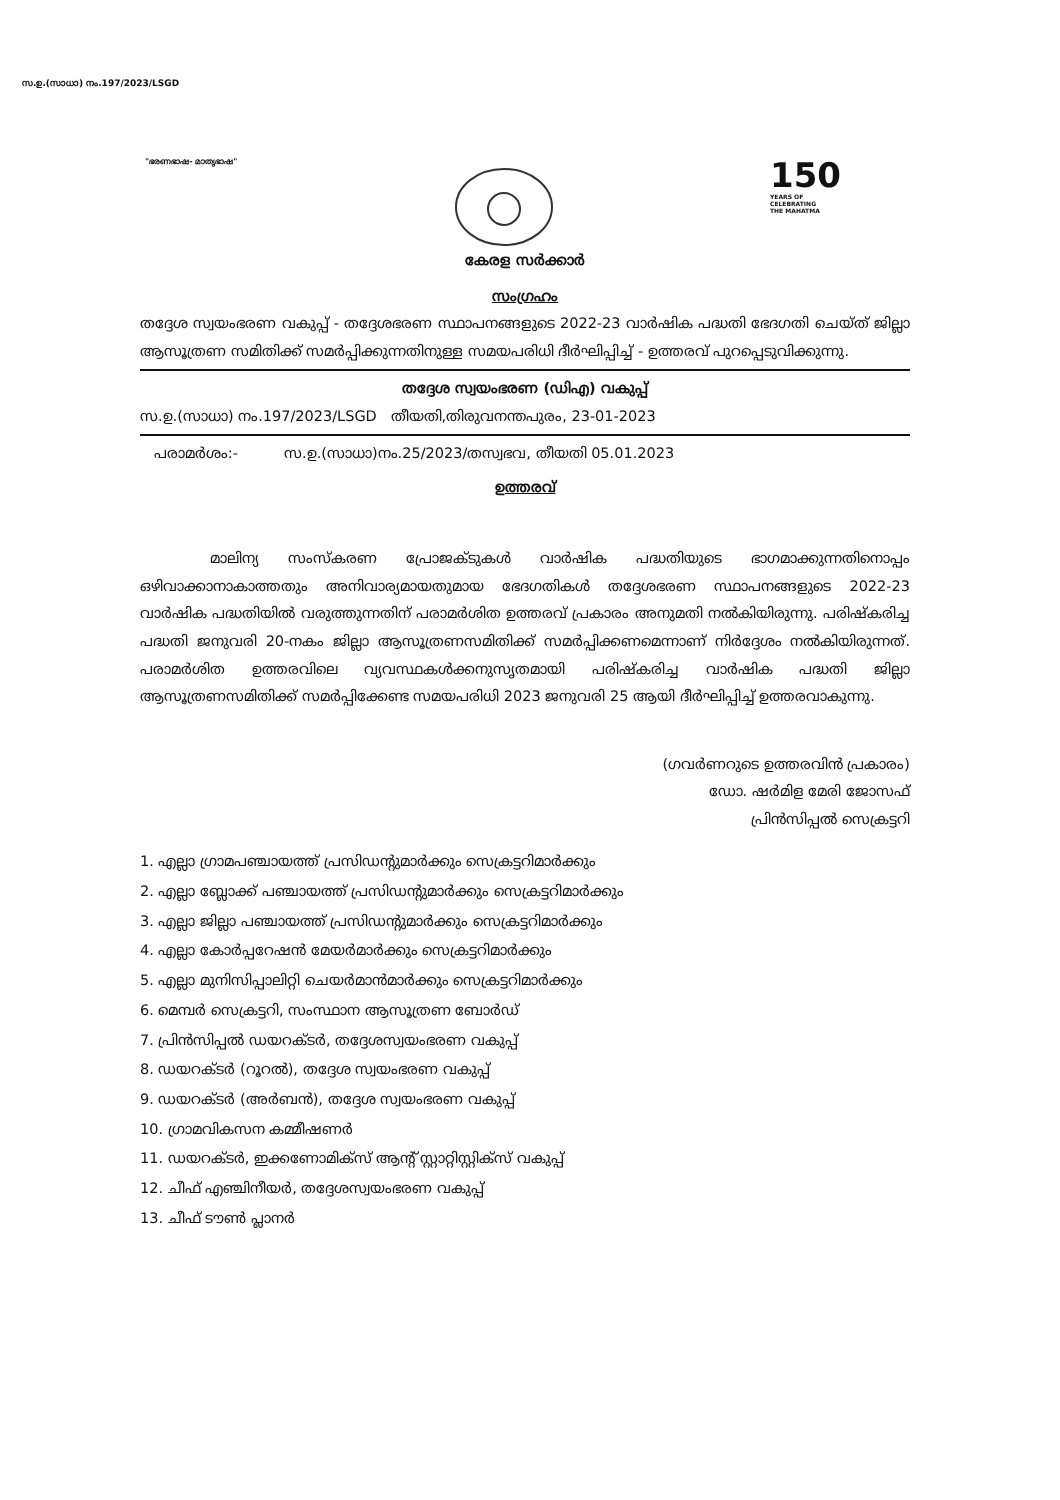സ.ഉ.(സാധാ) നം.197/2023/LSGD
"ഭരണഭാഷ- മാതൃഭാഷ"
150
YEARS OF
CELEBRATING
THE MAHATMA
കേരള സർക്കാർ
സംഗ്രഹം
തദ്ദേശ സ്വയംഭരണ വകുപ്പ് - തദ്ദേശഭരണ സ്ഥാപനങ്ങളുടെ 2022-23 വാർഷിക പദ്ധതി ഭേദഗതി ചെയ്ത് ജില്ലാ ആസൂത്രണ സമിതിക്ക് സമർപ്പിക്കുന്നതിനുള്ള സമയപരിധി ദീർഘിപ്പിച്ച് - ഉത്തരവ് പുറപ്പെടുവിക്കുന്നു.
തദ്ദേശ സ്വയംഭരണ (ഡിഎ) വകുപ്പ്
സ.ഉ.(സാധാ) നം.197/2023/LSGD തീയതി,തിരുവനന്തപുരം, 23-01-2023
പരാമർശം:- സ.ഉ.(സാധാ)നം.25/2023/തസ്വഭവ, തീയതി 05.01.2023
ഉത്തരവ്
മാലിന്യ സംസ്കരണ പ്രോജക്ടുകൾ വാർഷിക പദ്ധതിയുടെ ഭാഗമാക്കുന്നതിനൊപ്പം ഒഴിവാക്കാനാകാത്തതും അനിവാര്യമായതുമായ ഭേദഗതികൾ തദ്ദേശഭരണ സ്ഥാപനങ്ങളുടെ 2022-23 വാർഷിക പദ്ധതിയിൽ വരുത്തുന്നതിന് പരാമർശിത ഉത്തരവ് പ്രകാരം അനുമതി നൽകിയിരുന്നു. പരിഷ്കരിച്ച പദ്ധതി ജനുവരി 20-നകം ജില്ലാ ആസൂത്രണസമിതിക്ക് സമർപ്പിക്കണമെന്നാണ് നിർദ്ദേശം നൽകിയിരുന്നത്. പരാമർശിത ഉത്തരവിലെ വ്യവസ്ഥകൾക്കനുസൃതമായി പരിഷ്കരിച്ച വാർഷിക പദ്ധതി ജില്ലാ ആസൂത്രണസമിതിക്ക് സമർപ്പിക്കേണ്ട സമയപരിധി 2023 ജനുവരി 25 ആയി ദീർഘിപ്പിച്ച് ഉത്തരവാകുന്നു.
(ഗവർണറുടെ ഉത്തരവിൻ പ്രകാരം)
ഡോ. ഷർമിള മേരി ജോസഫ്
പ്രിൻസിപ്പൽ സെക്രട്ടറി
1. എല്ലാ ഗ്രാമപഞ്ചായത്ത് പ്രസിഡന്റുമാർക്കും സെക്രട്ടറിമാർക്കും
2. എല്ലാ ബ്ലോക്ക് പഞ്ചായത്ത് പ്രസിഡന്റുമാർക്കും സെക്രട്ടറിമാർക്കും
3. എല്ലാ ജില്ലാ പഞ്ചായത്ത് പ്രസിഡന്റുമാർക്കും സെക്രട്ടറിമാർക്കും
4. എല്ലാ കോർപ്പറേഷൻ മേയർമാർക്കും സെക്രട്ടറിമാർക്കും
5. എല്ലാ മുനിസിപ്പാലിറ്റി ചെയർമാൻമാർക്കും സെക്രട്ടറിമാർക്കും
6. മെമ്പർ സെക്രട്ടറി, സംസ്ഥാന ആസൂത്രണ ബോർഡ്
7. പ്രിൻസിപ്പൽ ഡയറക്ടർ, തദ്ദേശസ്വയംഭരണ വകുപ്പ്
8. ഡയറക്ടർ (റൂറൽ), തദ്ദേശ സ്വയംഭരണ വകുപ്പ്
9. ഡയറക്ടർ (അർബൻ), തദ്ദേശ സ്വയംഭരണ വകുപ്പ്
10. ഗ്രാമവികസന കമ്മീഷണർ
11. ഡയറക്ടർ, ഇക്കണോമിക്സ് ആന്റ് സ്റ്റാറ്റിസ്റ്റിക്സ് വകുപ്പ്
12. ചീഫ് എഞ്ചിനീയർ, തദ്ദേശസ്വയംഭരണ വകുപ്പ്
13. ചീഫ് ടൗൺ പ്ലാനർ